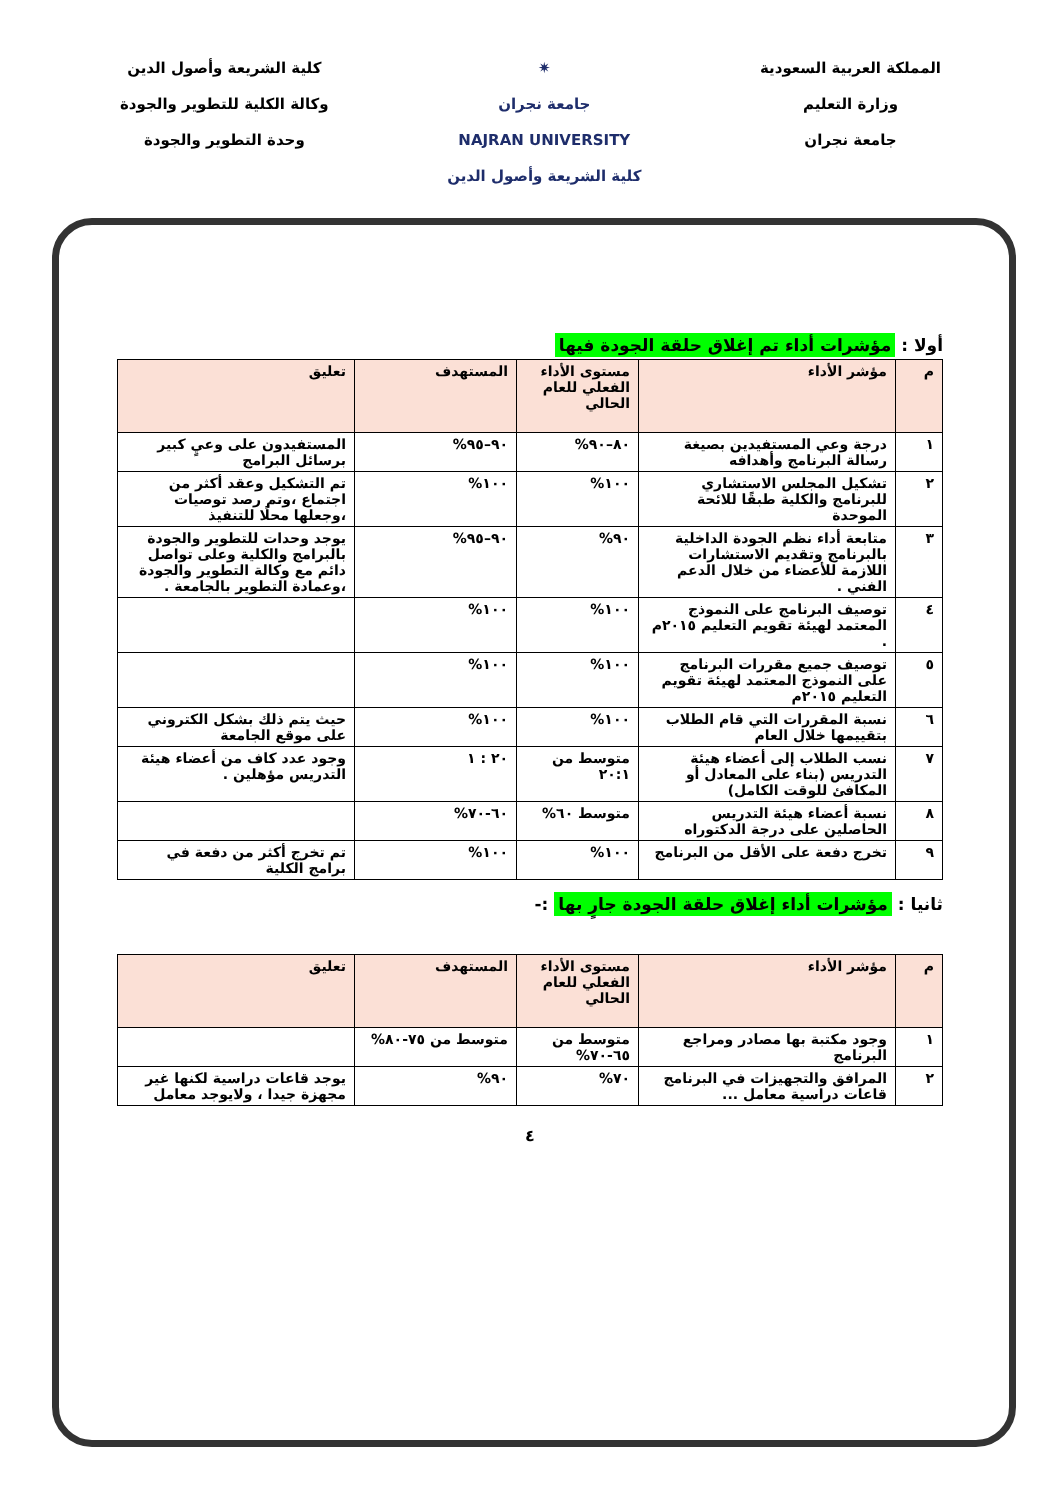المملكة العربية السعودية
وزارة التعليم
جامعة نجران
✷
جامعة نجران
NAJRAN UNIVERSITY
كلية الشريعة وأصول الدين
كلية الشريعة وأصول الدين
وكالة الكلية للتطوير والجودة
وحدة التطوير والجودة
أولا : مؤشرات أداء تم إغلاق حلقة الجودة فيها
| م | مؤشر الأداء | مستوى الأداء الفعلي للعام الحالي | المستهدف | تعليق |
| --- | --- | --- | --- | --- |
| ١ | درجة وعي المستفيدين بصيغة رسالة البرنامج وأهدافه | ٨٠–٩٠% | ٩٠–٩٥% | المستفيدون على وعيٍ كبير برسائل البرامج |
| ٢ | تشكيل المجلس الاستشاري للبرنامج والكلية طبقًا للائحة الموحدة | ١٠٠% | ١٠٠% | تم التشكيل وعقد أكثر من اجتماع ،وتم رصد توصيات ،وجعلها محلًا للتنفيذ |
| ٣ | متابعة أداء نظم الجودة الداخلية بالبرنامج وتقديم الاستشارات اللازمة للأعضاء من خلال الدعم الفني . | ٩٠% | ٩٠–٩٥% | يوجد وحدات للتطوير والجودة بالبرامج والكلية وعلى تواصل دائم مع وكالة التطوير والجودة ،وعمادة التطوير بالجامعة . |
| ٤ | توصيف البرنامج على النموذج المعتمد لهيئة تقويم التعليم ٢٠١٥م . | ١٠٠% | ١٠٠% | |
| ٥ | توصيف جميع مقررات البرنامج على النموذج المعتمد لهيئة تقويم التعليم ٢٠١٥م | ١٠٠% | ١٠٠% | |
| ٦ | نسبة المقررات التي قام الطلاب بتقييمها خلال العام | ١٠٠% | ١٠٠% | حيث يتم ذلك بشكل الكتروني على موقع الجامعة |
| ٧ | نسب الطلاب إلى أعضاء هيئة التدريس (بناء على المعادل أو المكافئ للوقت الكامل) | متوسط من ٢٠:١ | ٢٠ : ١ | وجود عدد كاف من أعضاء هيئة التدريس مؤهلين . |
| ٨ | نسبة أعضاء هيئة التدريس الحاصلين على درجة الدكتوراه | متوسط ٦٠% | ٦٠-٧٠% | |
| ٩ | تخرج دفعة على الأقل من البرنامج | ١٠٠% | ١٠٠% | تم تخرج أكثر من دفعة في برامج الكلية |
ثانيا : مؤشرات أداء إغلاق حلقة الجودة جارٍ بها :-
| م | مؤشر الأداء | مستوى الأداء الفعلي للعام الحالي | المستهدف | تعليق |
| --- | --- | --- | --- | --- |
| ١ | وجود مكتبة بها مصادر ومراجع البرنامج | متوسط من ٦٥-٧٠% | متوسط من ٧٥-٨٠% | |
| ٢ | المرافق والتجهيزات في البرنامج قاعات دراسية معامل ... | ٧٠% | ٩٠% | يوجد قاعات دراسية لكنها غير مجهزة جيدا ، ولايوجد معامل |
٤